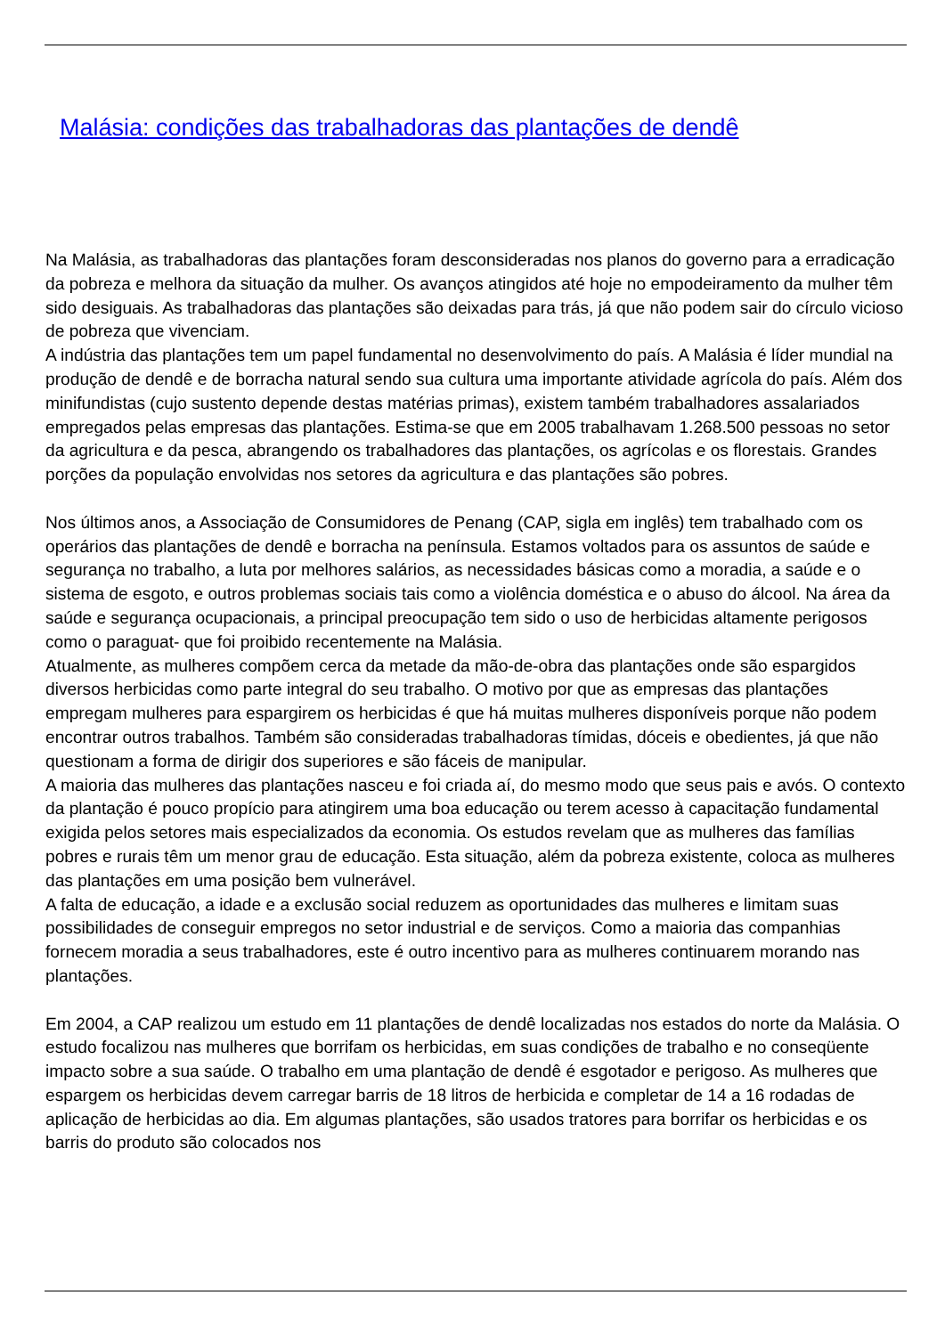Malásia: condições das trabalhadoras das plantações de dendê
Na Malásia, as trabalhadoras das plantações foram desconsideradas nos planos do governo para a erradicação da pobreza e melhora da situação da mulher. Os avanços atingidos até hoje no empodeiramento da mulher têm sido desiguais. As trabalhadoras das plantações são deixadas para trás, já que não podem sair do círculo vicioso de pobreza que vivenciam.
A indústria das plantações tem um papel fundamental no desenvolvimento do país. A Malásia é líder mundial na produção de dendê e de borracha natural sendo sua cultura uma importante atividade agrícola do país. Além dos minifundistas (cujo sustento depende destas matérias primas), existem também trabalhadores assalariados empregados pelas empresas das plantações. Estima-se que em 2005 trabalhavam 1.268.500 pessoas no setor da agricultura e da pesca, abrangendo os trabalhadores das plantações, os agrícolas e os florestais. Grandes porções da população envolvidas nos setores da agricultura e das plantações são pobres.
Nos últimos anos, a Associação de Consumidores de Penang (CAP, sigla em inglês) tem trabalhado com os operários das plantações de dendê e borracha na península. Estamos voltados para os assuntos de saúde e segurança no trabalho, a luta por melhores salários, as necessidades básicas como a moradia, a saúde e o sistema de esgoto, e outros problemas sociais tais como a violência doméstica e o abuso do álcool. Na área da saúde e segurança ocupacionais, a principal preocupação tem sido o uso de herbicidas altamente perigosos como o paraguat- que foi proibido recentemente na Malásia.
Atualmente, as mulheres compõem cerca da metade da mão-de-obra das plantações onde são espargidos diversos herbicidas como parte integral do seu trabalho. O motivo por que as empresas das plantações empregam mulheres para espargirem os herbicidas é que há muitas mulheres disponíveis porque não podem encontrar outros trabalhos. Também são consideradas trabalhadoras tímidas, dóceis e obedientes, já que não questionam a forma de dirigir dos superiores e são fáceis de manipular.
A maioria das mulheres das plantações nasceu e foi criada aí, do mesmo modo que seus pais e avós. O contexto da plantação é pouco propício para atingirem uma boa educação ou terem acesso à capacitação fundamental exigida pelos setores mais especializados da economia. Os estudos revelam que as mulheres das famílias pobres e rurais têm um menor grau de educação. Esta situação, além da pobreza existente, coloca as mulheres das plantações em uma posição bem vulnerável.
A falta de educação, a idade e a exclusão social reduzem as oportunidades das mulheres e limitam suas possibilidades de conseguir empregos no setor industrial e de serviços. Como a maioria das companhias fornecem moradia a seus trabalhadores, este é outro incentivo para as mulheres continuarem morando nas plantações.
Em 2004, a CAP realizou um estudo em 11 plantações de dendê localizadas nos estados do norte da Malásia. O estudo focalizou nas mulheres que borrifam os herbicidas, em suas condições de trabalho e no conseqüente impacto sobre a sua saúde. O trabalho em uma plantação de dendê é esgotador e perigoso. As mulheres que espargem os herbicidas devem carregar barris de 18 litros de herbicida e completar de 14 a 16 rodadas de aplicação de herbicidas ao dia. Em algumas plantações, são usados tratores para borrifar os herbicidas e os barris do produto são colocados nos